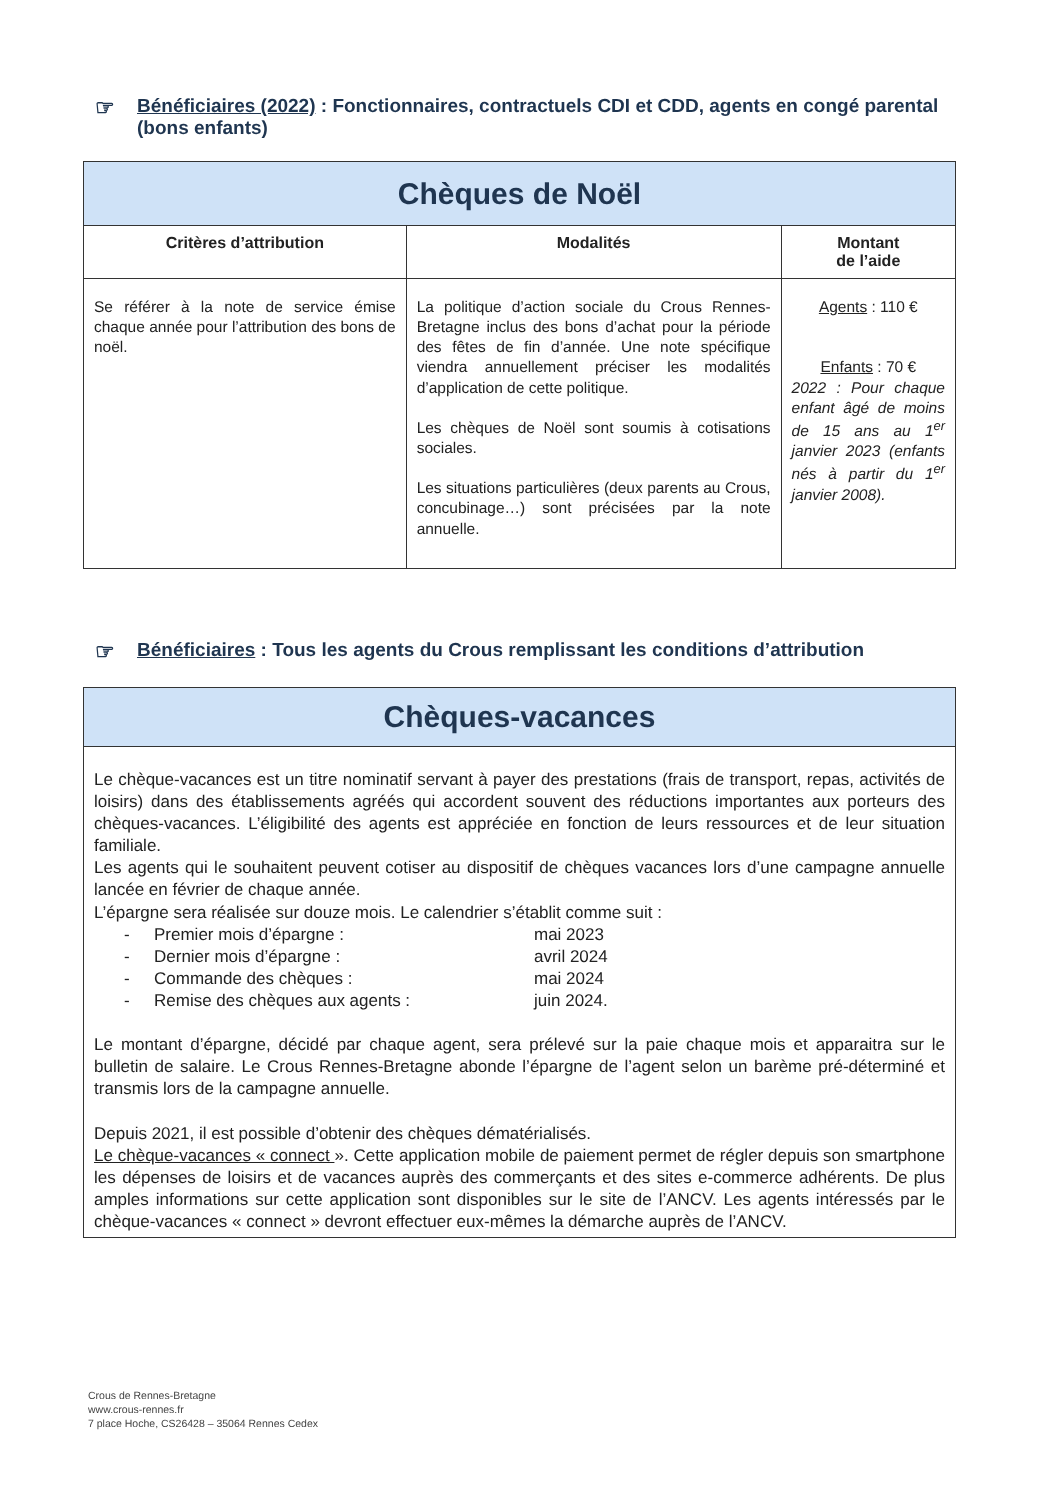☞ Bénéficiaires (2022) : Fonctionnaires, contractuels CDI et CDD, agents en congé parental (bons enfants)
| Chèques de Noël | | |
| Critères d’attribution | Modalités | Montant de l’aide |
| Se référer à la note de service émise chaque année pour l’attribution des bons de noël. | La politique d’action sociale du Crous Rennes-Bretagne inclus des bons d’achat pour la période des fêtes de fin d’année. Une note spécifique viendra annuellement préciser les modalités d’application de cette politique. Les chèques de Noël sont soumis à cotisations sociales. Les situations particulières (deux parents au Crous, concubinage…) sont précisées par la note annuelle. | Agents : 110 € Enfants : 70 € 2022 : Pour chaque enfant âgé de moins de 15 ans au 1<sup>er</sup> janvier 2023 (enfants nés à partir du 1<sup>er</sup> janvier 2008). |
☞ Bénéficiaires : Tous les agents du Crous remplissant les conditions d’attribution
Chèques-vacances
Le chèque-vacances est un titre nominatif servant à payer des prestations (frais de transport, repas, activités de loisirs) dans des établissements agréés qui accordent souvent des réductions importantes aux porteurs des chèques-vacances. L’éligibilité des agents est appréciée en fonction de leurs ressources et de leur situation familiale.
Les agents qui le souhaitent peuvent cotiser au dispositif de chèques vacances lors d’une campagne annuelle lancée en février de chaque année.
L’épargne sera réalisée sur douze mois. Le calendrier s’établit comme suit :
- Premier mois d’épargne : mai 2023 - Dernier mois d’épargne : avril 2024 - Commande des chèques : mai 2024 - Remise des chèques aux agents : juin 2024.
Le montant d’épargne, décidé par chaque agent, sera prélevé sur la paie chaque mois et apparaitra sur le bulletin de salaire. Le Crous Rennes-Bretagne abonde l’épargne de l’agent selon un barème pré-déterminé et transmis lors de la campagne annuelle.
Depuis 2021, il est possible d’obtenir des chèques dématérialisés.
Le chèque-vacances « connect ». Cette application mobile de paiement permet de régler depuis son smartphone les dépenses de loisirs et de vacances auprès des commerçants et des sites e-commerce adhérents. De plus amples informations sur cette application sont disponibles sur le site de l’ANCV. Les agents intéressés par le chèque-vacances « connect » devront effectuer eux-mêmes la démarche auprès de l’ANCV.
Crous de Rennes-Bretagne
www.crous-rennes.fr
7 place Hoche, CS26428 – 35064 Rennes Cedex